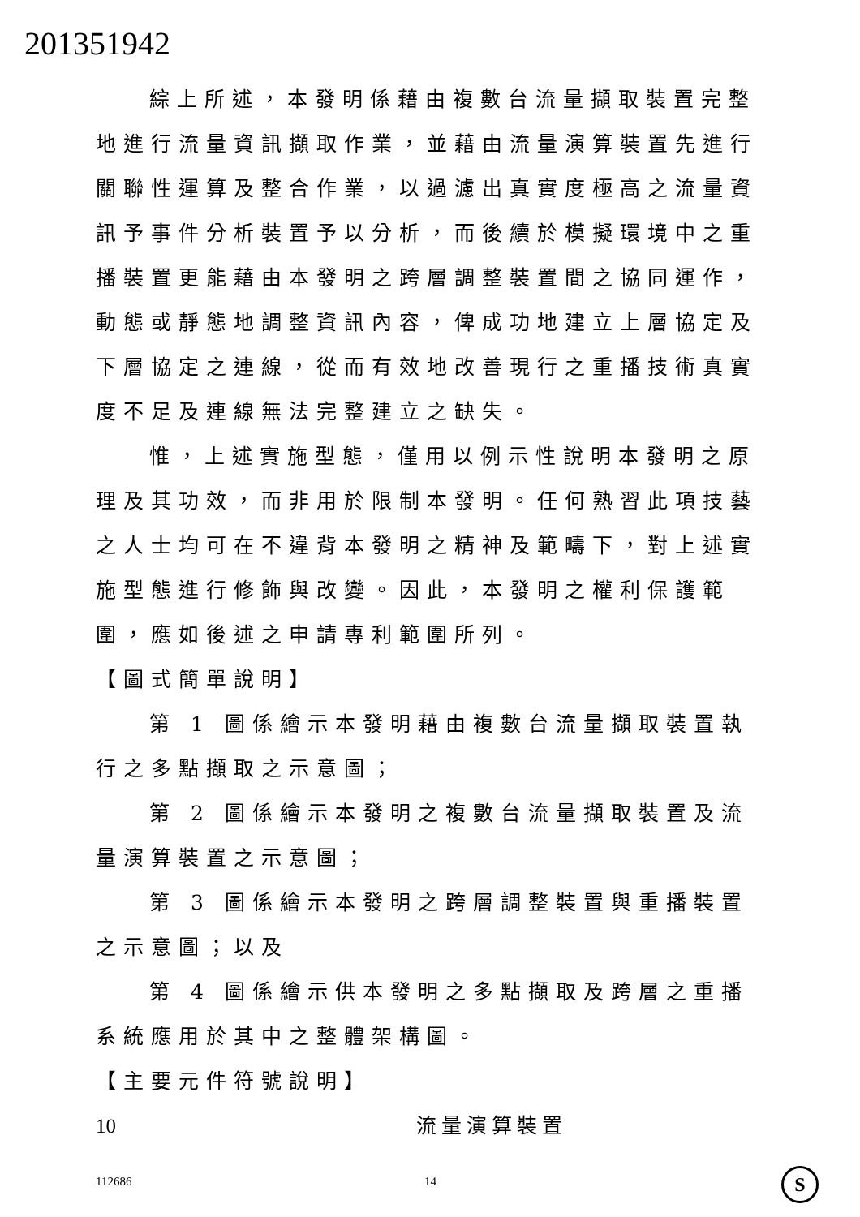201351942
綜上所述，本發明係藉由複數台流量擷取裝置完整地進行流量資訊擷取作業，並藉由流量演算裝置先進行關聯性運算及整合作業，以過濾出真實度極高之流量資訊予事件分析裝置予以分析，而後續於模擬環境中之重播裝置更能藉由本發明之跨層調整裝置間之協同運作，動態或靜態地調整資訊內容，俾成功地建立上層協定及下層協定之連線，從而有效地改善現行之重播技術真實度不足及連線無法完整建立之缺失。
惟，上述實施型態，僅用以例示性說明本發明之原理及其功效，而非用於限制本發明。任何熟習此項技藝之人士均可在不違背本發明之精神及範疇下，對上述實施型態進行修飾與改變。因此，本發明之權利保護範圍，應如後述之申請專利範圍所列。
【圖式簡單說明】
第 1 圖係繪示本發明藉由複數台流量擷取裝置執行之多點擷取之示意圖；
第 2 圖係繪示本發明之複數台流量擷取裝置及流量演算裝置之示意圖；
第 3 圖係繪示本發明之跨層調整裝置與重播裝置之示意圖；以及
第 4 圖係繪示供本發明之多點擷取及跨層之重播系統應用於其中之整體架構圖。
【主要元件符號說明】
10 流量演算裝置
112686 14 S